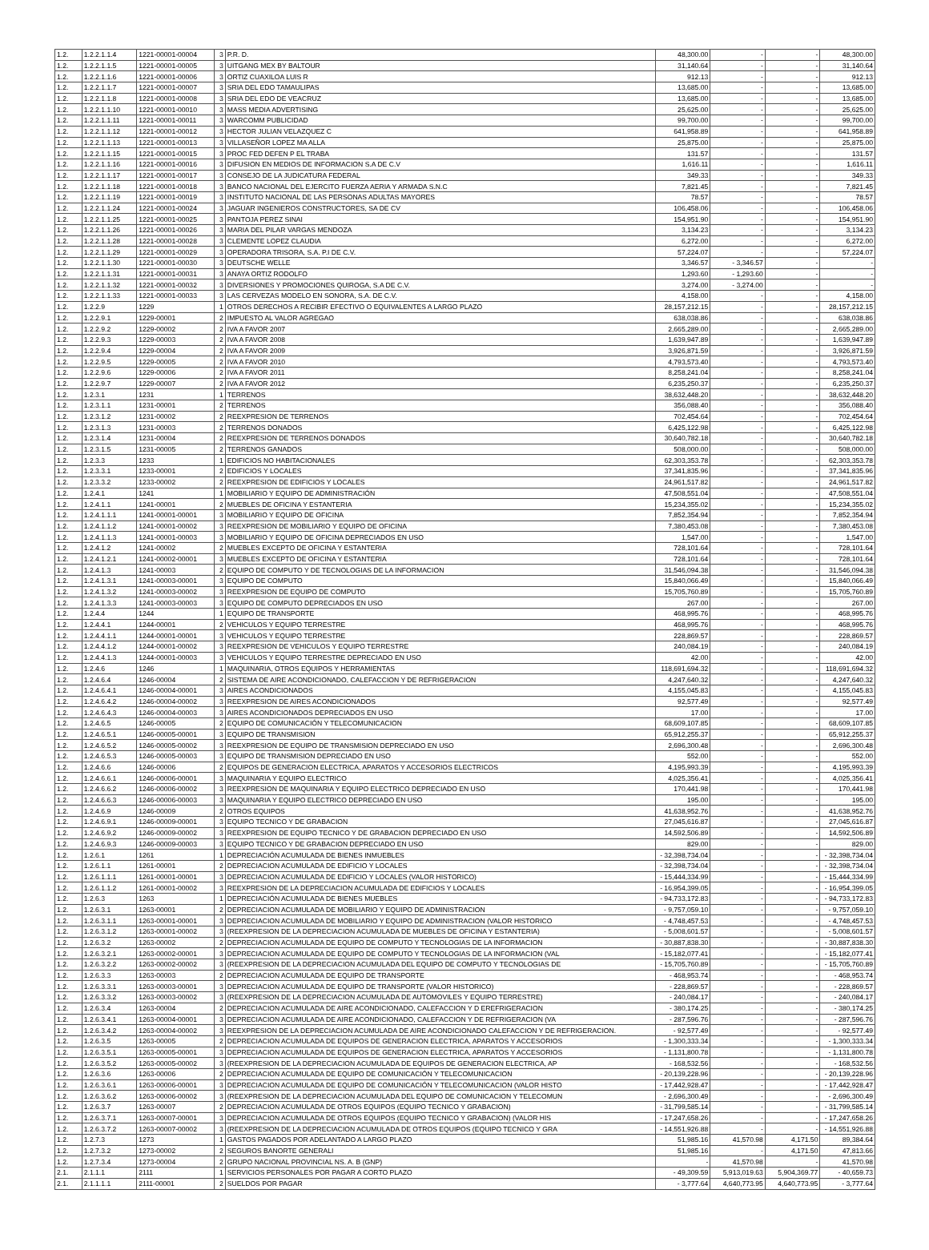| 1.2. | 1.2.2.1.1.4 | 1221-00001-00004 | 3 | P.R. D. | 48,300.00 | - | - | 48,300.00 |
| 1.2. | 1.2.2.1.1.5 | 1221-00001-00005 | 3 | UITGANG MEX BY BALTOUR | 31,140.64 | - | - | 31,140.64 |
| 1.2. | 1.2.2.1.1.6 | 1221-00001-00006 | 3 | ORTIZ CUAXILOA LUIS R | 912.13 | - | - | 912.13 |
| 1.2. | 1.2.2.1.1.7 | 1221-00001-00007 | 3 | SRIA DEL EDO TAMAULIPAS | 13,685.00 | - | - | 13,685.00 |
| 1.2. | 1.2.2.1.1.8 | 1221-00001-00008 | 3 | SRIA DEL EDO DE VEACRUZ | 13,685.00 | - | - | 13,685.00 |
| 1.2. | 1.2.2.1.1.10 | 1221-00001-00010 | 3 | MASS MEDIA ADVERTISING | 25,625.00 | - | - | 25,625.00 |
| 1.2. | 1.2.2.1.1.11 | 1221-00001-00011 | 3 | WARCOMM PUBLICIDAD | 99,700.00 | - | - | 99,700.00 |
| 1.2. | 1.2.2.1.1.12 | 1221-00001-00012 | 3 | HECTOR JULIAN VELAZQUEZ C | 641,958.89 | - | - | 641,958.89 |
| 1.2. | 1.2.2.1.1.13 | 1221-00001-00013 | 3 | VILLASEÑOR LOPEZ MA ALLA | 25,875.00 | - | - | 25,875.00 |
| 1.2. | 1.2.2.1.1.15 | 1221-00001-00015 | 3 | PROC FED DEFEN P EL TRABA | 131.57 | - | - | 131.57 |
| 1.2. | 1.2.2.1.1.16 | 1221-00001-00016 | 3 | DIFUSION EN MEDIOS DE INFORMACION S.A DE C.V | 1,616.11 | - | - | 1,616.11 |
| 1.2. | 1.2.2.1.1.17 | 1221-00001-00017 | 3 | CONSEJO DE LA JUDICATURA FEDERAL | 349.33 | - | - | 349.33 |
| 1.2. | 1.2.2.1.1.18 | 1221-00001-00018 | 3 | BANCO NACIONAL DEL EJERCITO FUERZA AERIA Y ARMADA S.N.C | 7,821.45 | - | - | 7,821.45 |
| 1.2. | 1.2.2.1.1.19 | 1221-00001-00019 | 3 | INSTITUTO NACIONAL DE LAS PERSONAS ADULTAS MAYORES | 78.57 | - | - | 78.57 |
| 1.2. | 1.2.2.1.1.24 | 1221-00001-00024 | 3 | JAGUAR INGENIEROS CONSTRUCTORES, SA DE CV | 106,458.06 | - | - | 106,458.06 |
| 1.2. | 1.2.2.1.1.25 | 1221-00001-00025 | 3 | PANTOJA PEREZ SINAI | 154,951.90 | - | - | 154,951.90 |
| 1.2. | 1.2.2.1.1.26 | 1221-00001-00026 | 3 | MARIA DEL PILAR VARGAS MENDOZA | 3,134.23 | - | - | 3,134.23 |
| 1.2. | 1.2.2.1.1.28 | 1221-00001-00028 | 3 | CLEMENTE LOPEZ CLAUDIA | 6,272.00 | - | - | 6,272.00 |
| 1.2. | 1.2.2.1.1.29 | 1221-00001-00029 | 3 | OPERADORA TRISORA, S.A. P.I DE C.V. | 57,224.07 | - | - | 57,224.07 |
| 1.2. | 1.2.2.1.1.30 | 1221-00001-00030 | 3 | DEUTSCHE WELLE | 3,346.57 | - 3,346.57 | - | - |
| 1.2. | 1.2.2.1.1.31 | 1221-00001-00031 | 3 | ANAYA ORTIZ RODOLFO | 1,293.60 | - 1,293.60 | - | - |
| 1.2. | 1.2.2.1.1.32 | 1221-00001-00032 | 3 | DIVERSIONES Y PROMOCIONES QUIROGA, S.A DE C.V. | 3,274.00 | - 3,274.00 | - | - |
| 1.2. | 1.2.2.1.1.33 | 1221-00001-00033 | 3 | LAS CERVEZAS MODELO EN SONORA, S.A. DE C.V. | 4,158.00 | - | - | 4,158.00 |
| 1.2. | 1.2.2.9 | 1229 | 1 | OTROS DERECHOS A RECIBIR EFECTIVO O EQUIVALENTES A LARGO PLAZO | 28,157,212.15 | - | - | 28,157,212.15 |
| 1.2. | 1.2.2.9.1 | 1229-00001 | 2 | IMPUESTO AL VALOR AGREGAO | 638,038.86 | - | - | 638,038.86 |
| 1.2. | 1.2.2.9.2 | 1229-00002 | 2 | IVA A FAVOR 2007 | 2,665,289.00 | - | - | 2,665,289.00 |
| 1.2. | 1.2.2.9.3 | 1229-00003 | 2 | IVA A FAVOR 2008 | 1,639,947.89 | - | - | 1,639,947.89 |
| 1.2. | 1.2.2.9.4 | 1229-00004 | 2 | IVA A FAVOR 2009 | 3,926,871.59 | - | - | 3,926,871.59 |
| 1.2. | 1.2.2.9.5 | 1229-00005 | 2 | IVA A FAVOR 2010 | 4,793,573.40 | - | - | 4,793,573.40 |
| 1.2. | 1.2.2.9.6 | 1229-00006 | 2 | IVA A FAVOR 2011 | 8,258,241.04 | - | - | 8,258,241.04 |
| 1.2. | 1.2.2.9.7 | 1229-00007 | 2 | IVA A FAVOR 2012 | 6,235,250.37 | - | - | 6,235,250.37 |
| 1.2. | 1.2.3.1 | 1231 | 1 | TERRENOS | 38,632,448.20 | - | - | 38,632,448.20 |
| 1.2. | 1.2.3.1.1 | 1231-00001 | 2 | TERRENOS | 356,088.40 | - | - | 356,088.40 |
| 1.2. | 1.2.3.1.2 | 1231-00002 | 2 | REEXPRESION DE TERRENOS | 702,454.64 | - | - | 702,454.64 |
| 1.2. | 1.2.3.1.3 | 1231-00003 | 2 | TERRENOS DONADOS | 6,425,122.98 | - | - | 6,425,122.98 |
| 1.2. | 1.2.3.1.4 | 1231-00004 | 2 | REEXPRESION DE TERRENOS DONADOS | 30,640,782.18 | - | - | 30,640,782.18 |
| 1.2. | 1.2.3.1.5 | 1231-00005 | 2 | TERRENOS GANADOS | 508,000.00 | - | - | 508,000.00 |
| 1.2. | 1.2.3.3 | 1233 | 1 | EDIFICIOS NO HABITACIONALES | 62,303,353.78 | - | - | 62,303,353.78 |
| 1.2. | 1.2.3.3.1 | 1233-00001 | 2 | EDIFICIOS Y LOCALES | 37,341,835.96 | - | - | 37,341,835.96 |
| 1.2. | 1.2.3.3.2 | 1233-00002 | 2 | REEXPRESION DE EDIFICIOS Y LOCALES | 24,961,517.82 | - | - | 24,961,517.82 |
| 1.2. | 1.2.4.1 | 1241 | 1 | MOBILIARIO Y EQUIPO DE ADMINISTRACIÓN | 47,508,551.04 | - | - | 47,508,551.04 |
| 1.2. | 1.2.4.1.1 | 1241-00001 | 2 | MUEBLES DE OFICINA Y ESTANTERIA | 15,234,355.02 | - | - | 15,234,355.02 |
| 1.2. | 1.2.4.1.1.1 | 1241-00001-00001 | 3 | MOBILIARIO Y EQUIPO DE OFICINA | 7,852,354.94 | - | - | 7,852,354.94 |
| 1.2. | 1.2.4.1.1.2 | 1241-00001-00002 | 3 | REEXPRESION DE MOBILIARIO Y EQUIPO DE OFICINA | 7,380,453.08 | - | - | 7,380,453.08 |
| 1.2. | 1.2.4.1.1.3 | 1241-00001-00003 | 3 | MOBILIARIO Y EQUIPO DE OFICINA DEPRECIADOS EN USO | 1,547.00 | - | - | 1,547.00 |
| 1.2. | 1.2.4.1.2 | 1241-00002 | 2 | MUEBLES EXCEPTO DE OFICINA Y ESTANTERIA | 728,101.64 | - | - | 728,101.64 |
| 1.2. | 1.2.4.1.2.1 | 1241-00002-00001 | 3 | MUEBLES EXCEPTO DE OFICINA Y ESTANTERIA | 728,101.64 | - | - | 728,101.64 |
| 1.2. | 1.2.4.1.3 | 1241-00003 | 2 | EQUIPO DE COMPUTO Y DE TECNOLOGIAS DE LA INFORMACION | 31,546,094.38 | - | - | 31,546,094.38 |
| 1.2. | 1.2.4.1.3.1 | 1241-00003-00001 | 3 | EQUIPO DE COMPUTO | 15,840,066.49 | - | - | 15,840,066.49 |
| 1.2. | 1.2.4.1.3.2 | 1241-00003-00002 | 3 | REEXPRESION DE EQUIPO DE COMPUTO | 15,705,760.89 | - | - | 15,705,760.89 |
| 1.2. | 1.2.4.1.3.3 | 1241-00003-00003 | 3 | EQUIPO DE COMPUTO DEPRECIADOS EN USO | 267.00 | - | - | 267.00 |
| 1.2. | 1.2.4.4 | 1244 | 1 | EQUIPO DE TRANSPORTE | 468,995.76 | - | - | 468,995.76 |
| 1.2. | 1.2.4.4.1 | 1244-00001 | 2 | VEHICULOS Y EQUIPO TERRESTRE | 468,995.76 | - | - | 468,995.76 |
| 1.2. | 1.2.4.4.1.1 | 1244-00001-00001 | 3 | VEHICULOS Y EQUIPO TERRESTRE | 228,869.57 | - | - | 228,869.57 |
| 1.2. | 1.2.4.4.1.2 | 1244-00001-00002 | 3 | REEXPRESION DE VEHICULOS Y EQUIPO TERRESTRE | 240,084.19 | - | - | 240,084.19 |
| 1.2. | 1.2.4.4.1.3 | 1244-00001-00003 | 3 | VEHICULOS Y EQUIPO TERRESTRE DEPRECIADO EN USO | 42.00 | - | - | 42.00 |
| 1.2. | 1.2.4.6 | 1246 | 1 | MAQUINARIA, OTROS EQUIPOS Y HERRAMIENTAS | 118,691,694.32 | - | - | 118,691,694.32 |
| 1.2. | 1.2.4.6.4 | 1246-00004 | 2 | SISTEMA DE AIRE ACONDICIONADO, CALEFACCION Y DE REFRIGERACION | 4,247,640.32 | - | - | 4,247,640.32 |
| 1.2. | 1.2.4.6.4.1 | 1246-00004-00001 | 3 | AIRES ACONDICIONADOS | 4,155,045.83 | - | - | 4,155,045.83 |
| 1.2. | 1.2.4.6.4.2 | 1246-00004-00002 | 3 | REEXPRESION DE AIRES ACONDICIONADOS | 92,577.49 | - | - | 92,577.49 |
| 1.2. | 1.2.4.6.4.3 | 1246-00004-00003 | 3 | AIRES ACONDICIONADOS DEPRECIADOS EN USO | 17.00 | - | - | 17.00 |
| 1.2. | 1.2.4.6.5 | 1246-00005 | 2 | EQUIPO DE COMUNICACIÓN Y TELECOMUNICACION | 68,609,107.85 | - | - | 68,609,107.85 |
| 1.2. | 1.2.4.6.5.1 | 1246-00005-00001 | 3 | EQUIPO DE TRANSMISION | 65,912,255.37 | - | - | 65,912,255.37 |
| 1.2. | 1.2.4.6.5.2 | 1246-00005-00002 | 3 | REEXPRESION DE EQUIPO DE TRANSMISION DEPRECIADO EN USO | 2,696,300.48 | - | - | 2,696,300.48 |
| 1.2. | 1.2.4.6.5.3 | 1246-00005-00003 | 3 | EQUIPO DE TRANSMISION DEPRECIADO EN USO | 552.00 | - | - | 552.00 |
| 1.2. | 1.2.4.6.6 | 1246-00006 | 2 | EQUIPOS DE GENERACION ELECTRICA, APARATOS Y ACCESORIOS ELECTRICOS | 4,195,993.39 | - | - | 4,195,993.39 |
| 1.2. | 1.2.4.6.6.1 | 1246-00006-00001 | 3 | MAQUINARIA Y EQUIPO ELECTRICO | 4,025,356.41 | - | - | 4,025,356.41 |
| 1.2. | 1.2.4.6.6.2 | 1246-00006-00002 | 3 | REEXPRESION DE MAQUINARIA Y EQUIPO ELECTRICO DEPRECIADO EN USO | 170,441.98 | - | - | 170,441.98 |
| 1.2. | 1.2.4.6.6.3 | 1246-00006-00003 | 3 | MAQUINARIA Y EQUIPO ELECTRICO DEPRECIADO EN USO | 195.00 | - | - | 195.00 |
| 1.2. | 1.2.4.6.9 | 1246-00009 | 2 | OTROS EQUIPOS | 41,638,952.76 | - | - | 41,638,952.76 |
| 1.2. | 1.2.4.6.9.1 | 1246-00009-00001 | 3 | EQUIPO TECNICO Y DE GRABACION | 27,045,616.87 | - | - | 27,045,616.87 |
| 1.2. | 1.2.4.6.9.2 | 1246-00009-00002 | 3 | REEXPRESION DE EQUIPO TECNICO Y DE GRABACION DEPRECIADO EN USO | 14,592,506.89 | - | - | 14,592,506.89 |
| 1.2. | 1.2.4.6.9.3 | 1246-00009-00003 | 3 | EQUIPO TECNICO Y DE GRABACION DEPRECIADO EN USO | 829.00 | - | - | 829.00 |
| 1.2. | 1.2.6.1 | 1261 | 1 | DEPRECIACIÓN ACUMULADA DE BIENES INMUEBLES | - 32,398,734.04 | - | - | - 32,398,734.04 |
| 1.2. | 1.2.6.1.1 | 1261-00001 | 2 | DEPRECIACION ACUMULADA DE EDIFICIO Y LOCALES | - 32,398,734.04 | - | - | - 32,398,734.04 |
| 1.2. | 1.2.6.1.1.1 | 1261-00001-00001 | 3 | DEPRECIACION ACUMULADA DE EDIFICIO Y LOCALES (VALOR HISTORICO) | - 15,444,334.99 | - | - | - 15,444,334.99 |
| 1.2. | 1.2.6.1.1.2 | 1261-00001-00002 | 3 | REEXPRESION DE LA DEPRECIACION ACUMULADA DE EDIFICIOS Y LOCALES | - 16,954,399.05 | - | - | - 16,954,399.05 |
| 1.2. | 1.2.6.3 | 1263 | 1 | DEPRECIACIÓN ACUMULADA DE BIENES MUEBLES | - 94,733,172.83 | - | - | - 94,733,172.83 |
| 1.2. | 1.2.6.3.1 | 1263-00001 | 2 | DEPRECIACION ACUMULADA DE MOBILIARIO Y EQUIPO DE ADMINISTRACION | - 9,757,059.10 | - | - | - 9,757,059.10 |
| 1.2. | 1.2.6.3.1.1 | 1263-00001-00001 | 3 | DEPRECIACION ACUMULADA DE MOBILIARIO Y EQUIPO DE ADMINISTRACION (VALOR HISTORICO | - 4,748,457.53 | - | - | - 4,748,457.53 |
| 1.2. | 1.2.6.3.1.2 | 1263-00001-00002 | 3 | (REEXPRESION DE LA DEPRECIACION ACUMULADA DE MUEBLES DE OFICINA Y ESTANTERIA) | - 5,008,601.57 | - | - | - 5,008,601.57 |
| 1.2. | 1.2.6.3.2 | 1263-00002 | 2 | DEPRECIACION ACUMULADA DE EQUIPO DE COMPUTO Y TECNOLOGIAS DE LA INFORMACION | - 30,887,838.30 | - | - | - 30,887,838.30 |
| 1.2. | 1.2.6.3.2.1 | 1263-00002-00001 | 3 | DEPRECIACION ACUMULADA DE EQUIPO DE COMPUTO Y TECNOLOGIAS DE LA INFORMACION (VAL | - 15,182,077.41 | - | - | - 15,182,077.41 |
| 1.2. | 1.2.6.3.2.2 | 1263-00002-00002 | 3 | (REEXPRESION DE LA DEPRECIACION ACUMULADA DEL EQUIPO DE COMPUTO Y TECNOLOGIAS DE | - 15,705,760.89 | - | - | - 15,705,760.89 |
| 1.2. | 1.2.6.3.3 | 1263-00003 | 2 | DEPRECIACION ACUMULADA DE EQUIPO DE TRANSPORTE | - 468,953.74 | - | - | - 468,953.74 |
| 1.2. | 1.2.6.3.3.1 | 1263-00003-00001 | 3 | DEPRECIACION ACUMULADA DE EQUIPO DE TRANSPORTE (VALOR HISTORICO) | - 228,869.57 | - | - | - 228,869.57 |
| 1.2. | 1.2.6.3.3.2 | 1263-00003-00002 | 3 | (REEXPRESION DE LA DEPRECIACION ACUMULADA DE AUTOMOVILES Y EQUIPO TERRESTRE) | - 240,084.17 | - | - | - 240,084.17 |
| 1.2. | 1.2.6.3.4 | 1263-00004 | 2 | DEPRECIACION ACUMULADA DE AIRE ACONDICIONADO, CALEFACCION Y D EREFRIGERACION | - 380,174.25 | - | - | - 380,174.25 |
| 1.2. | 1.2.6.3.4.1 | 1263-00004-00001 | 3 | DEPRECIACION ACUMULADA DE AIRE ACONDICIONADO, CALEFACCION Y DE REFRIGERACION (VA | - 287,596.76 | - | - | - 287,596.76 |
| 1.2. | 1.2.6.3.4.2 | 1263-00004-00002 | 3 | REEXPRESION DE LA DEPRECIACION ACUMULADA DE AIRE ACONDICIONADO CALEFACCION Y DE REFRIGERACION. | - 92,577.49 | - | - | - 92,577.49 |
| 1.2. | 1.2.6.3.5 | 1263-00005 | 2 | DEPRECIACION ACUMULADA DE EQUIPOS DE GENERACION ELECTRICA, APARATOS Y ACCESORIOS | - 1,300,333.34 | - | - | - 1,300,333.34 |
| 1.2. | 1.2.6.3.5.1 | 1263-00005-00001 | 3 | DEPRECIACION ACUMULADA DE EQUIPOS DE GENERACION ELECTRICA, APARATOS Y ACCESORIOS | - 1,131,800.78 | - | - | - 1,131,800.78 |
| 1.2. | 1.2.6.3.5.2 | 1263-00005-00002 | 3 | (REEXPRESION DE LA DEPRECIACION ACUMULADA DE EQUIPOS DE GENERACION ELECTRICA, AP | - 168,532.56 | - | - | - 168,532.56 |
| 1.2. | 1.2.6.3.6 | 1263-00006 | 2 | DEPRECIACION ACUMULADA DE EQUIPO DE COMUNICACIÓN Y TELECOMUNICACION | - 20,139,228.96 | - | - | - 20,139,228.96 |
| 1.2. | 1.2.6.3.6.1 | 1263-00006-00001 | 3 | DEPRECIACION ACUMULADA DE EQUIPO DE COMUNICACIÓN Y TELECOMUNICACION (VALOR HISTO | - 17,442,928.47 | - | - | - 17,442,928.47 |
| 1.2. | 1.2.6.3.6.2 | 1263-00006-00002 | 3 | (REEXPRESION DE LA DEPRECIACION ACUMULADA DEL EQUIPO DE COMUNICACION Y TELECOMUN | - 2,696,300.49 | - | - | - 2,696,300.49 |
| 1.2. | 1.2.6.3.7 | 1263-00007 | 2 | DEPRECIACION ACUMULADA DE OTROS EQUIPOS (EQUIPO TECNICO Y GRABACION) | - 31,799,585.14 | - | - | - 31,799,585.14 |
| 1.2. | 1.2.6.3.7.1 | 1263-00007-00001 | 3 | DEPRECIACION ACUMULADA DE OTROS EQUIPOS (EQUIPO TECNICO Y GRABACION) (VALOR HIS | - 17,247,658.26 | - | - | - 17,247,658.26 |
| 1.2. | 1.2.6.3.7.2 | 1263-00007-00002 | 3 | (REEXPRESION DE LA DEPRECIACION ACUMULADA DE OTROS EQUIPOS (EQUIPO TECNICO Y GRA | - 14,551,926.88 | - | - | - 14,551,926.88 |
| 1.2. | 1.2.7.3 | 1273 | 1 | GASTOS PAGADOS POR ADELANTADO A LARGO PLAZO | 51,985.16 | 41,570.98 | 4,171.50 | 89,384.64 |
| 1.2. | 1.2.7.3.2 | 1273-00002 | 2 | SEGUROS BANORTE GENERALI | 51,985.16 | - | 4,171.50 | 47,813.66 |
| 1.2. | 1.2.7.3.4 | 1273-00004 | 2 | GRUPO NACIONAL PROVINCIAL NS. A. B (GNP) | - | 41,570.98 | - | 41,570.98 |
| 2.1. | 2.1.1.1 | 2111 | 1 | SERVICIOS PERSONALES POR PAGAR A CORTO PLAZO | - 49,309.59 | 5,913,019.63 | 5,904,369.77 | - 40,659.73 |
| 2.1. | 2.1.1.1.1 | 2111-00001 | 2 | SUELDOS POR PAGAR | - 3,777.64 | 4,640,773.95 | 4,640,773.95 | - 3,777.64 |